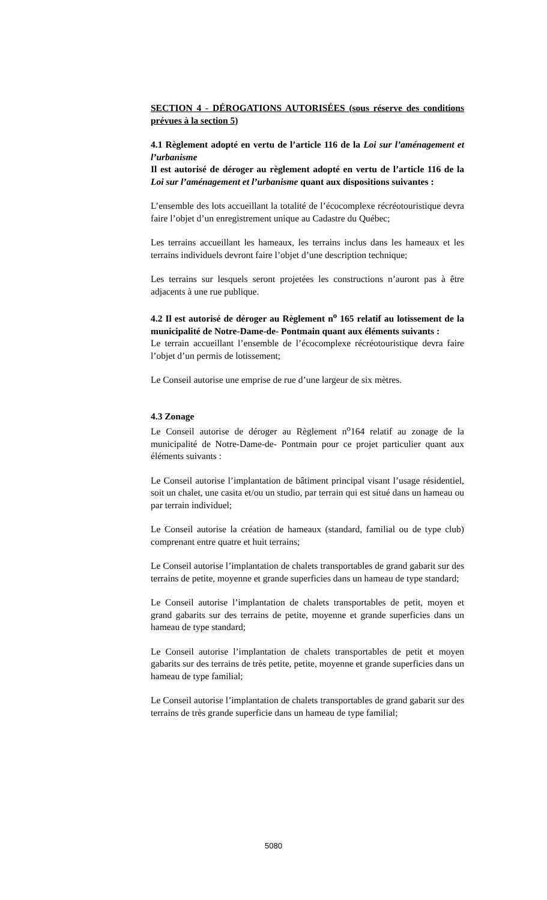SECTION 4 - DÉROGATIONS AUTORISÉES (sous réserve des conditions prévues à la section 5)
4.1 Règlement adopté en vertu de l’article 116 de la Loi sur l’aménagement et l’urbanisme
Il est autorisé de déroger au règlement adopté en vertu de l’article 116 de la Loi sur l’aménagement et l’urbanisme quant aux dispositions suivantes :
L’ensemble des lots accueillant la totalité de l’écocomplexe récréotouristique devra faire l’objet d’un enregistrement unique au Cadastre du Québec;
Les terrains accueillant les hameaux, les terrains inclus dans les hameaux et les terrains individuels devront faire l’objet d’une description technique;
Les terrains sur lesquels seront projetées les constructions n’auront pas à être adjacents à une rue publique.
4.2 Il est autorisé de déroger au Règlement n<sup>o</sup> 165 relatif au lotissement de la municipalité de Notre-Dame-de- Pontmain quant aux éléments suivants :
Le terrain accueillant l’ensemble de l’écocomplexe récréotouristique devra faire l’objet d’un permis de lotissement;
Le Conseil autorise une emprise de rue d’une largeur de six mètres.
4.3 Zonage
Le Conseil autorise de déroger au Règlement n<sup>o</sup>164 relatif au zonage de la municipalité de Notre-Dame-de- Pontmain pour ce projet particulier quant aux éléments suivants :
Le Conseil autorise l’implantation de bâtiment principal visant l’usage résidentiel, soit un chalet, une casita et/ou un studio, par terrain qui est situé dans un hameau ou par terrain individuel;
Le Conseil autorise la création de hameaux (standard, familial ou de type club) comprenant entre quatre et huit terrains;
Le Conseil autorise l’implantation de chalets transportables de grand gabarit sur des terrains de petite, moyenne et grande superficies dans un hameau de type standard;
Le Conseil autorise l’implantation de chalets transportables de petit, moyen et grand gabarits sur des terrains de petite, moyenne et grande superficies dans un hameau de type standard;
Le Conseil autorise l’implantation de chalets transportables de petit et moyen gabarits sur des terrains de très petite, petite, moyenne et grande superficies dans un hameau de type familial;
Le Conseil autorise l’implantation de chalets transportables de grand gabarit sur des terrains de très grande superficie dans un hameau de type familial;
5080